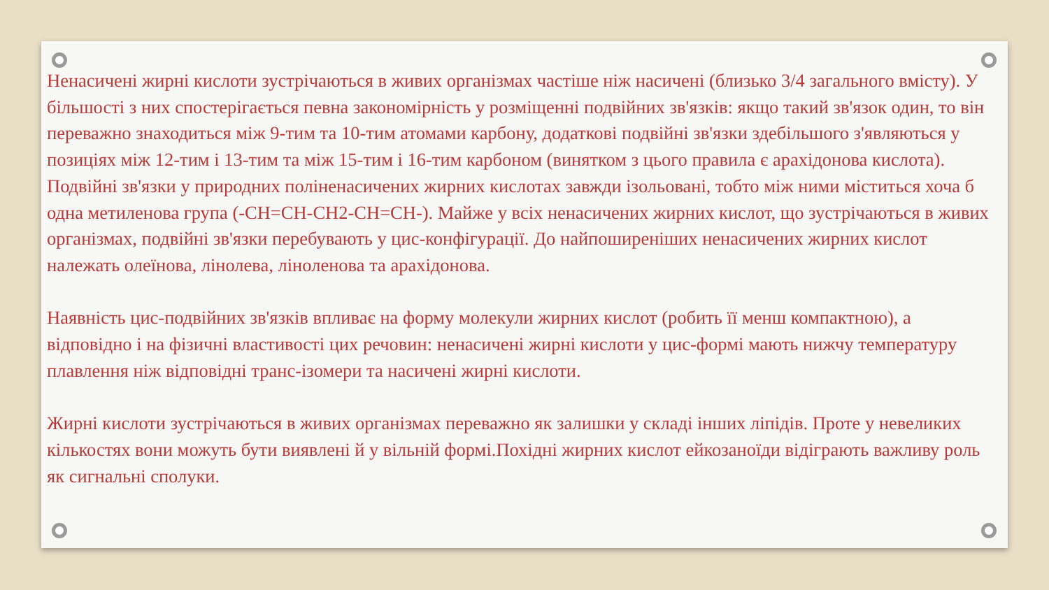Ненасичені жирні кислоти зустрічаються в живих організмах частіше ніж насичені (близько 3/4 загального вмісту). У більшості з них спостерігається певна закономірність у розміщенні подвійних зв'язків: якщо такий зв'язок один, то він переважно знаходиться між 9-тим та 10-тим атомами карбону, додаткові подвійні зв'язки здебільшого з'являються у позиціях між 12-тим і 13-тим та між 15-тим і 16-тим карбоном (винятком з цього правила є арахідонова кислота). Подвійні зв'язки у природних поліненасичених жирних кислотах завжди ізольовані, тобто між ними міститься хоча б одна метиленова група (-CH=CH-CH2-CH=CH-). Майже у всіх ненасичених жирних кислот, що зустрічаються в живих організмах, подвійні зв'язки перебувають у цис-конфігурації. До найпоширеніших ненасичених жирних кислот належать олеїнова, лінолева, ліноленова та арахідонова.
Наявність цис-подвійних зв'язків впливає на форму молекули жирних кислот (робить її менш компактною), а відповідно і на фізичні властивості цих речовин: ненасичені жирні кислоти у цис-формі мають нижчу температуру плавлення ніж відповідні транс-ізомери та насичені жирні кислоти.
Жирні кислоти зустрічаються в живих організмах переважно як залишки у складі інших ліпідів. Проте у невеликих кількостях вони можуть бути виявлені й у вільній формі.Похідні жирних кислот ейкозаноїди відіграють важливу роль як сигнальні сполуки.